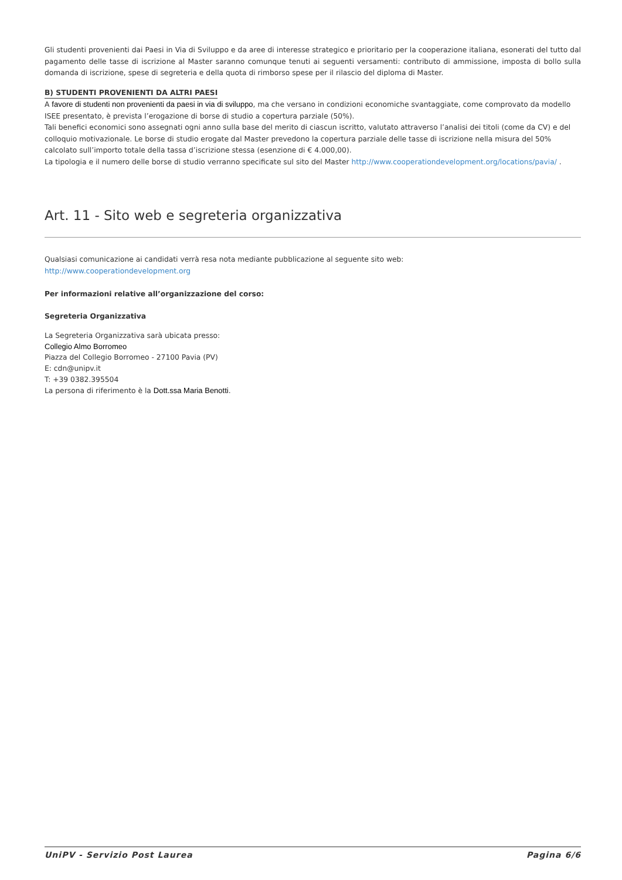Gli studenti provenienti dai Paesi in Via di Sviluppo e da aree di interesse strategico e prioritario per la cooperazione italiana, esonerati del tutto dal pagamento delle tasse di iscrizione al Master saranno comunque tenuti ai seguenti versamenti: contributo di ammissione, imposta di bollo sulla domanda di iscrizione, spese di segreteria e della quota di rimborso spese per il rilascio del diploma di Master.
B) STUDENTI PROVENIENTI DA ALTRI PAESI
A favore di studenti non provenienti da paesi in via di sviluppo, ma che versano in condizioni economiche svantaggiate, come comprovato da modello ISEE presentato, è prevista l’erogazione di borse di studio a copertura parziale (50%).
Tali benefici economici sono assegnati ogni anno sulla base del merito di ciascun iscritto, valutato attraverso l’analisi dei titoli (come da CV) e del colloquio motivazionale. Le borse di studio erogate dal Master prevedono la copertura parziale delle tasse di iscrizione nella misura del 50% calcolato sull’importo totale della tassa d’iscrizione stessa (esenzione di € 4.000,00).
La tipologia e il numero delle borse di studio verranno specificate sul sito del Master http://www.cooperationdevelopment.org/locations/pavia/ .
Art. 11 - Sito web e segreteria organizzativa
Qualsiasi comunicazione ai candidati verrà resa nota mediante pubblicazione al seguente sito web:
http://www.cooperationdevelopment.org
Per informazioni relative all’organizzazione del corso:
Segreteria Organizzativa
La Segreteria Organizzativa sarà ubicata presso:
Collegio Almo Borromeo
Piazza del Collegio Borromeo - 27100 Pavia (PV)
E: cdn@unipv.it
T: +39 0382.395504
La persona di riferimento è la Dott.ssa Maria Benotti.
UniPV - Servizio Post Laurea Pagina 6/6